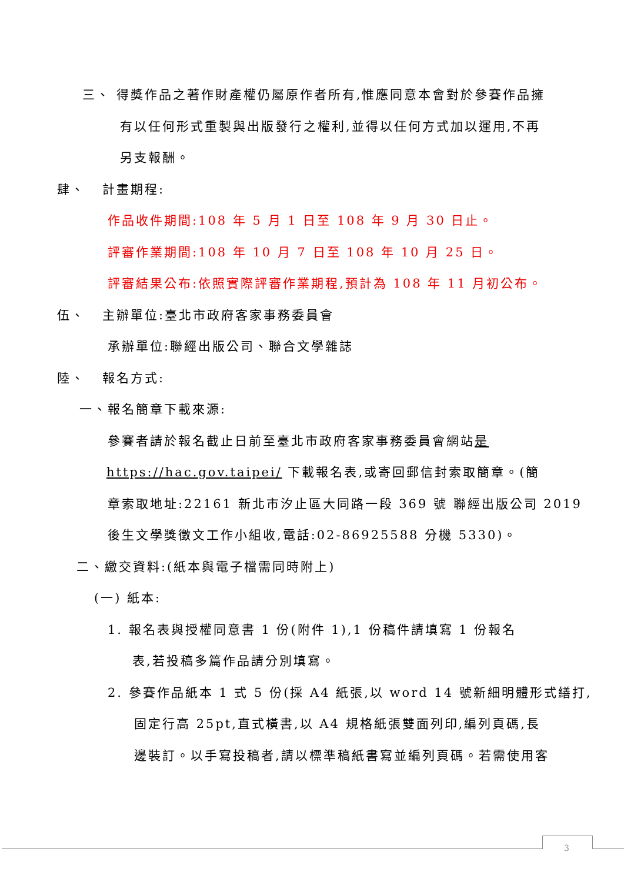三、 得獎作品之著作財產權仍屬原作者所有,惟應同意本會對於參賽作品擁
有以任何形式重製與出版發行之權利,並得以任何方式加以運用,不再
另支報酬。
肆、 計畫期程:
作品收件期間:108 年 5 月 1 日至 108 年 9 月 30 日止。
評審作業期間:108 年 10 月 7 日至 108 年 10 月 25 日。
評審結果公布:依照實際評審作業期程,預計為 108 年 11 月初公布。
伍、 主辦單位:臺北市政府客家事務委員會
承辦單位:聯經出版公司、聯合文學雜誌
陸、 報名方式:
一、報名簡章下載來源:
參賽者請於報名截止日前至臺北市政府客家事務委員會網站是
https://hac.gov.taipei/ 下載報名表,或寄回郵信封索取簡章。(簡
章索取地址:22161 新北市汐止區大同路一段 369 號 聯經出版公司 2019
後生文學獎徵文工作小組收,電話:02-86925588 分機 5330)。
二、繳交資料:(紙本與電子檔需同時附上)
(一) 紙本:
1. 報名表與授權同意書 1 份(附件 1),1 份稿件請填寫 1 份報名
表,若投稿多篇作品請分別填寫。
2. 參賽作品紙本 1 式 5 份(採 A4 紙張,以 word 14 號新細明體形式繕打,
固定行高 25pt,直式橫書,以 A4 規格紙張雙面列印,編列頁碼,長
邊裝訂。以手寫投稿者,請以標準稿紙書寫並編列頁碼。若需使用客
3